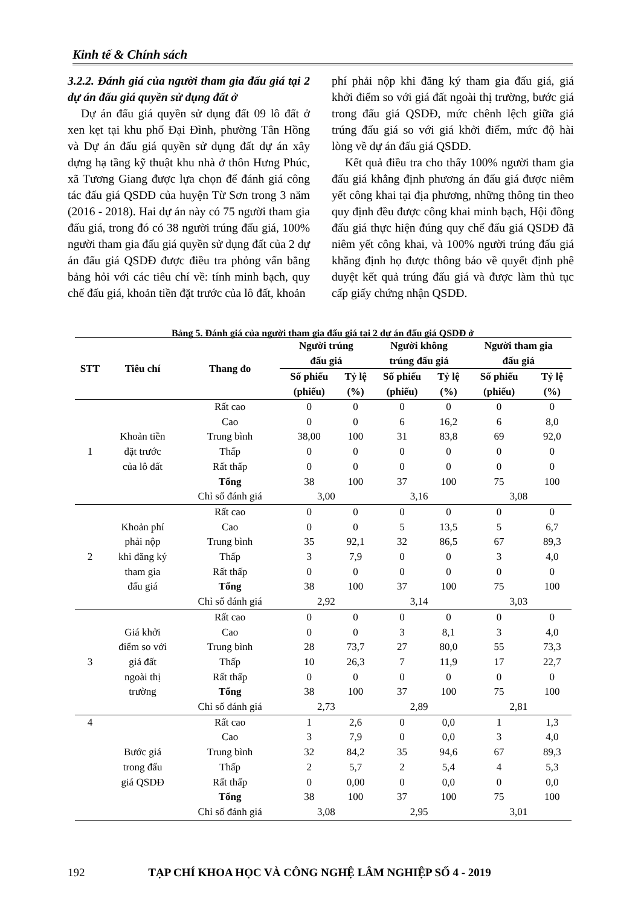Kinh tế & Chính sách
3.2.2. Đánh giá của người tham gia đấu giá tại 2 dự án đấu giá quyền sử dụng đất ở
Dự án đấu giá quyền sử dụng đất 09 lô đất ở xen kẹt tại khu phố Đại Đình, phường Tân Hồng và Dự án đấu giá quyền sử dụng đất dự án xây dựng hạ tầng kỹ thuật khu nhà ở thôn Hưng Phúc, xã Tương Giang được lựa chọn để đánh giá công tác đấu giá QSDĐ của huyện Từ Sơn trong 3 năm (2016 - 2018). Hai dự án này có 75 người tham gia đấu giá, trong đó có 38 người trúng đấu giá, 100% người tham gia đấu giá quyền sử dụng đất của 2 dự án đấu giá QSDĐ được điều tra phỏng vấn bằng bảng hỏi với các tiêu chí về: tính minh bạch, quy chế đấu giá, khoản tiền đặt trước của lô đất, khoản
phí phải nộp khi đăng ký tham gia đấu giá, giá khởi điểm so với giá đất ngoài thị trường, bước giá trong đấu giá QSDĐ, mức chênh lệch giữa giá trúng đấu giá so với giá khởi điểm, mức độ hài lòng về dự án đấu giá QSDĐ.
Kết quả điều tra cho thấy 100% người tham gia đấu giá khẳng định phương án đấu giá được niêm yết công khai tại địa phương, những thông tin theo quy định đều được công khai minh bạch, Hội đồng đấu giá thực hiện đúng quy chế đấu giá QSDĐ đã niêm yết công khai, và 100% người trúng đấu giá khẳng định họ được thông báo về quyết định phê duyệt kết quả trúng đấu giá và được làm thủ tục cấp giấy chứng nhận QSDĐ.
Bảng 5. Đánh giá của người tham gia đấu giá tại 2 dự án đấu giá QSDĐ ở
| STT | Tiêu chí | Thang đo | Người trúng đấu giá | | Người không trúng đấu giá | | Người tham gia đấu giá | |
| --- | --- | --- | --- | --- | --- | --- | --- | --- |
| | | | Số phiếu (phiếu) | Tỷ lệ (%) | Số phiếu (phiếu) | Tỷ lệ (%) | Số phiếu (phiếu) | Tỷ lệ (%) |
| 1 | Khoản tiền đặt trước của lô đất | Rất cao | 0 | 0 | 0 | 0 | 0 | 0 |
| | | Cao | 0 | 0 | 6 | 16,2 | 6 | 8,0 |
| | | Trung bình | 38,00 | 100 | 31 | 83,8 | 69 | 92,0 |
| | | Thấp | 0 | 0 | 0 | 0 | 0 | 0 |
| | | Rất thấp | 0 | 0 | 0 | 0 | 0 | 0 |
| | | Tổng | 38 | 100 | 37 | 100 | 75 | 100 |
| | | Chỉ số đánh giá | 3,00 | | 3,16 | | 3,08 | |
| 2 | Khoản phí phải nộp khi đăng ký tham gia đấu giá | Rất cao | 0 | 0 | 0 | 0 | 0 | 0 |
| | | Cao | 0 | 0 | 5 | 13,5 | 5 | 6,7 |
| | | Trung bình | 35 | 92,1 | 32 | 86,5 | 67 | 89,3 |
| | | Thấp | 3 | 7,9 | 0 | 0 | 3 | 4,0 |
| | | Rất thấp | 0 | 0 | 0 | 0 | 0 | 0 |
| | | Tổng | 38 | 100 | 37 | 100 | 75 | 100 |
| | | Chỉ số đánh giá | 2,92 | | 3,14 | | 3,03 | |
| 3 | Giá khởi điểm so với giá đất ngoài thị trường | Rất cao | 0 | 0 | 0 | 0 | 0 | 0 |
| | | Cao | 0 | 0 | 3 | 8,1 | 3 | 4,0 |
| | | Trung bình | 28 | 73,7 | 27 | 80,0 | 55 | 73,3 |
| | | Thấp | 10 | 26,3 | 7 | 11,9 | 17 | 22,7 |
| | | Rất thấp | 0 | 0 | 0 | 0 | 0 | 0 |
| | | Tổng | 38 | 100 | 37 | 100 | 75 | 100 |
| | | Chỉ số đánh giá | 2,73 | | 2,89 | | 2,81 | |
| 4 | Bước giá trong đấu giá QSDĐ | Rất cao | 1 | 2,6 | 0 | 0,0 | 1 | 1,3 |
| | | Cao | 3 | 7,9 | 0 | 0,0 | 3 | 4,0 |
| | | Trung bình | 32 | 84,2 | 35 | 94,6 | 67 | 89,3 |
| | | Thấp | 2 | 5,7 | 2 | 5,4 | 4 | 5,3 |
| | | Rất thấp | 0 | 0,00 | 0 | 0,0 | 0 | 0,0 |
| | | Tổng | 38 | 100 | 37 | 100 | 75 | 100 |
| | | Chỉ số đánh giá | 3,08 | | 2,95 | | 3,01 | |
192 TẠP CHÍ KHOA HỌC VÀ CÔNG NGHỆ LÂM NGHIỆP SỐ 4 - 2019